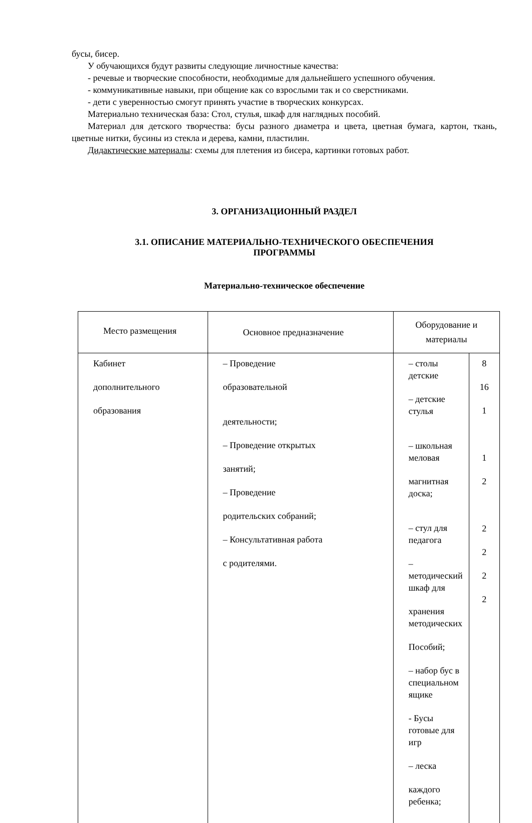бусы, бисер.
У обучающихся будут развиты следующие личностные качества:
- речевые и творческие способности, необходимые для дальнейшего успешного обучения.
- коммуникативные навыки, при общение как со взрослыми так и со сверстниками.
- дети с уверенностью смогут принять участие в творческих конкурсах.
Материально техническая база: Стол, стулья, шкаф для наглядных пособий.
Материал для детского творчества: бусы разного диаметра и цвета, цветная бумага, картон, ткань, цветные нитки, бусины из стекла и дерева, камни, пластилин.
Дидактические материалы: схемы для плетения из бисера, картинки готовых работ.
3. ОРГАНИЗАЦИОННЫЙ РАЗДЕЛ
3.1. ОПИСАНИЕ МАТЕРИАЛЬНО-ТЕХНИЧЕСКОГО ОБЕСПЕЧЕНИЯ
ПРОГРАММЫ
Материально-техническое обеспечение
| Место размещения | Основное предназначение | Оборудование и материалы | |
| --- | --- | --- | --- |
| Кабинет дополнительного образования | – Проведение образовательной деятельности; – Проведение открытых занятий; – Проведение родительских собраний; – Консультативная работа с родителями. | – столы детские – детские стулья – школьная меловая магнитная доска; – стул для педагога – методический шкаф для хранения методических Пособий; – набор бус в специальном ящике - Бусы готовые для игр – леска каждого ребенка; | 8 16 1 1 2 2 2 2 2 |